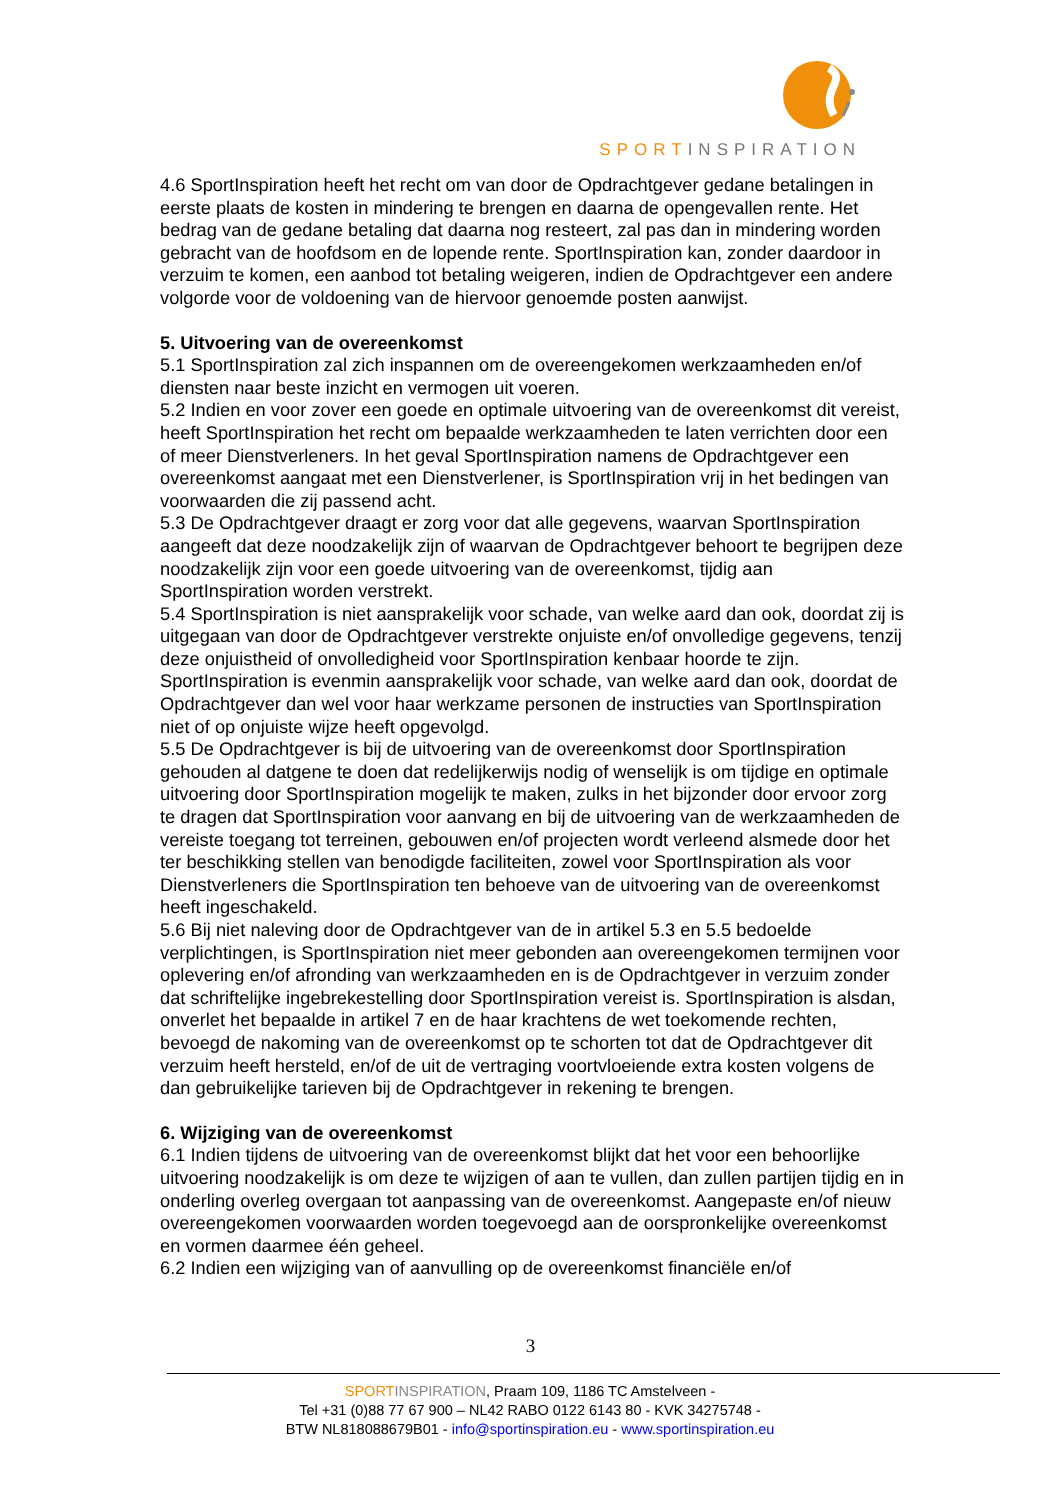SPORTINSPIRATION
4.6 SportInspiration heeft het recht om van door de Opdrachtgever gedane betalingen in eerste plaats de kosten in mindering te brengen en daarna de opengevallen rente. Het bedrag van de gedane betaling dat daarna nog resteert, zal pas dan in mindering worden gebracht van de hoofdsom en de lopende rente. SportInspiration kan, zonder daardoor in verzuim te komen, een aanbod tot betaling weigeren, indien de Opdrachtgever een andere volgorde voor de voldoening van de hiervoor genoemde posten aanwijst.
5. Uitvoering van de overeenkomst
5.1 SportInspiration zal zich inspannen om de overeengekomen werkzaamheden en/of diensten naar beste inzicht en vermogen uit voeren.
5.2 Indien en voor zover een goede en optimale uitvoering van de overeenkomst dit vereist, heeft SportInspiration het recht om bepaalde werkzaamheden te laten verrichten door een of meer Dienstverleners. In het geval SportInspiration namens de Opdrachtgever een overeenkomst aangaat met een Dienstverlener, is SportInspiration vrij in het bedingen van voorwaarden die zij passend acht.
5.3 De Opdrachtgever draagt er zorg voor dat alle gegevens, waarvan SportInspiration aangeeft dat deze noodzakelijk zijn of waarvan de Opdrachtgever behoort te begrijpen deze noodzakelijk zijn voor een goede uitvoering van de overeenkomst, tijdig aan SportInspiration worden verstrekt.
5.4 SportInspiration is niet aansprakelijk voor schade, van welke aard dan ook, doordat zij is uitgegaan van door de Opdrachtgever verstrekte onjuiste en/of onvolledige gegevens, tenzij deze onjuistheid of onvolledigheid voor SportInspiration kenbaar hoorde te zijn. SportInspiration is evenmin aansprakelijk voor schade, van welke aard dan ook, doordat de Opdrachtgever dan wel voor haar werkzame personen de instructies van SportInspiration niet of op onjuiste wijze heeft opgevolgd.
5.5 De Opdrachtgever is bij de uitvoering van de overeenkomst door SportInspiration gehouden al datgene te doen dat redelijkerwijs nodig of wenselijk is om tijdige en optimale uitvoering door SportInspiration mogelijk te maken, zulks in het bijzonder door ervoor zorg te dragen dat SportInspiration voor aanvang en bij de uitvoering van de werkzaamheden de vereiste toegang tot terreinen, gebouwen en/of projecten wordt verleend alsmede door het ter beschikking stellen van benodigde faciliteiten, zowel voor SportInspiration als voor Dienstverleners die SportInspiration ten behoeve van de uitvoering van de overeenkomst heeft ingeschakeld.
5.6 Bij niet naleving door de Opdrachtgever van de in artikel 5.3 en 5.5 bedoelde verplichtingen, is SportInspiration niet meer gebonden aan overeengekomen termijnen voor oplevering en/of afronding van werkzaamheden en is de Opdrachtgever in verzuim zonder dat schriftelijke ingebrekestelling door SportInspiration vereist is. SportInspiration is alsdan, onverlet het bepaalde in artikel 7 en de haar krachtens de wet toekomende rechten, bevoegd de nakoming van de overeenkomst op te schorten tot dat de Opdrachtgever dit verzuim heeft hersteld, en/of de uit de vertraging voortvloeiende extra kosten volgens de dan gebruikelijke tarieven bij de Opdrachtgever in rekening te brengen.
6. Wijziging van de overeenkomst
6.1 Indien tijdens de uitvoering van de overeenkomst blijkt dat het voor een behoorlijke uitvoering noodzakelijk is om deze te wijzigen of aan te vullen, dan zullen partijen tijdig en in onderling overleg overgaan tot aanpassing van de overeenkomst. Aangepaste en/of nieuw overeengekomen voorwaarden worden toegevoegd aan de oorspronkelijke overeenkomst en vormen daarmee één geheel.
6.2 Indien een wijziging van of aanvulling op de overeenkomst financiële en/of
3
SPORT INSPIRATION, Praam 109, 1186 TC Amstelveen -
Tel +31 (0)88 77 67 900 – NL42 RABO 0122 6143 80 - KVK 34275748 -
BTW NL818088679B01 - info@sportinspiration.eu - www.sportinspiration.eu